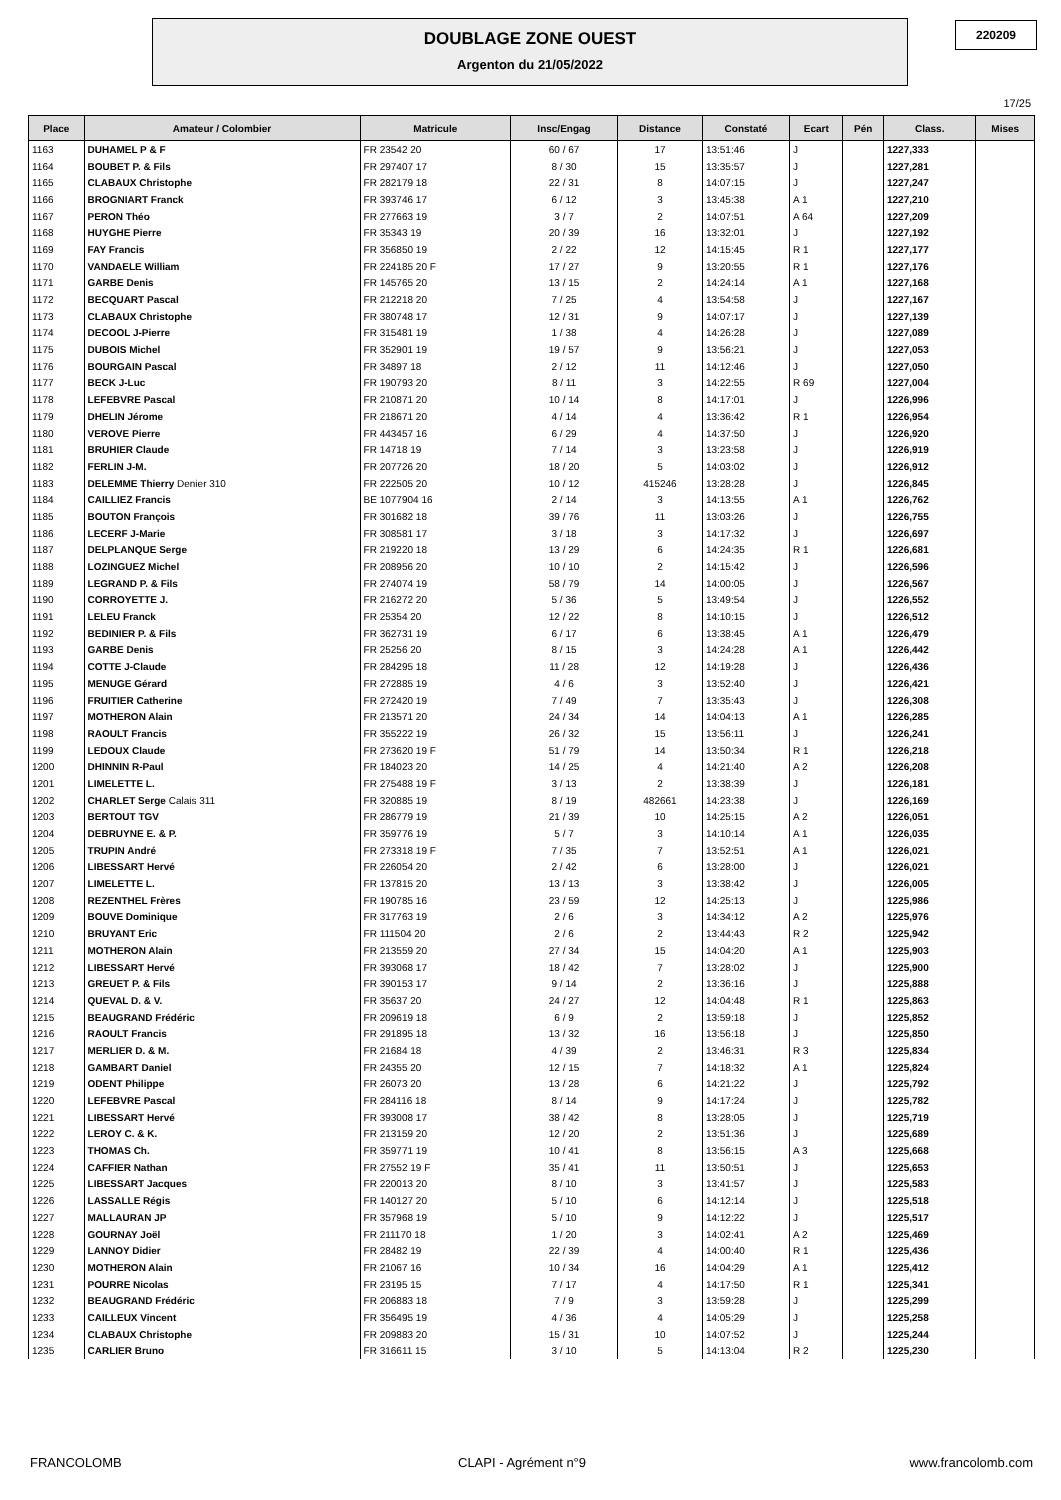DOUBLAGE ZONE OUEST
Argenton du 21/05/2022
220209
17/25
| Place | Amateur / Colombier | Matricule | Insc/Engag | Distance | Constaté | Ecart | Pén | Class. | Mises |
| --- | --- | --- | --- | --- | --- | --- | --- | --- | --- |
| 1163 | DUHAMEL P & F | FR 23542 20 | 60 / 67 | 17 | 13:51:46 | J | | 1227,333 | |
| 1164 | BOUBET P. & Fils | FR 297407 17 | 8 / 30 | 15 | 13:35:57 | J | | 1227,281 | |
| 1165 | CLABAUX Christophe | FR 282179 18 | 22 / 31 | 8 | 14:07:15 | J | | 1227,247 | |
| 1166 | BROGNIART Franck | FR 393746 17 | 6 / 12 | 3 | 13:45:38 | A 1 | | 1227,210 | |
| 1167 | PERON Théo | FR 277663 19 | 3 / 7 | 2 | 14:07:51 | A 64 | | 1227,209 | |
| 1168 | HUYGHE Pierre | FR 35343 19 | 20 / 39 | 16 | 13:32:01 | J | | 1227,192 | |
| 1169 | FAY Francis | FR 356850 19 | 2 / 22 | 12 | 14:15:45 | R 1 | | 1227,177 | |
| 1170 | VANDAELE William | FR 224185 20 F | 17 / 27 | 9 | 13:20:55 | R 1 | | 1227,176 | |
| 1171 | GARBE Denis | FR 145765 20 | 13 / 15 | 2 | 14:24:14 | A 1 | | 1227,168 | |
| 1172 | BECQUART Pascal | FR 212218 20 | 7 / 25 | 4 | 13:54:58 | J | | 1227,167 | |
| 1173 | CLABAUX Christophe | FR 380748 17 | 12 / 31 | 9 | 14:07:17 | J | | 1227,139 | |
| 1174 | DECOOL J-Pierre | FR 315481 19 | 1 / 38 | 4 | 14:26:28 | J | | 1227,089 | |
| 1175 | DUBOIS Michel | FR 352901 19 | 19 / 57 | 9 | 13:56:21 | J | | 1227,053 | |
| 1176 | BOURGAIN Pascal | FR 34897 18 | 2 / 12 | 11 | 14:12:46 | J | | 1227,050 | |
| 1177 | BECK J-Luc | FR 190793 20 | 8 / 11 | 3 | 14:22:55 | R 69 | | 1227,004 | |
| 1178 | LEFEBVRE Pascal | FR 210871 20 | 10 / 14 | 8 | 14:17:01 | J | | 1226,996 | |
| 1179 | DHELIN Jérome | FR 218671 20 | 4 / 14 | 4 | 13:36:42 | R 1 | | 1226,954 | |
| 1180 | VEROVE Pierre | FR 443457 16 | 6 / 29 | 4 | 14:37:50 | J | | 1226,920 | |
| 1181 | BRUHIER Claude | FR 14718 19 | 7 / 14 | 3 | 13:23:58 | J | | 1226,919 | |
| 1182 | FERLIN J-M. | FR 207726 20 | 18 / 20 | 5 | 14:03:02 | J | | 1226,912 | |
| 1183 | DELEMME Thierry Denier 310 | FR 222505 20 | 10 / 12 | 415246 | 13:28:28 | J | | 1226,845 | |
| 1184 | CAILLIEZ Francis | BE 1077904 16 | 2 / 14 | 3 | 14:13:55 | A 1 | | 1226,762 | |
| 1185 | BOUTON François | FR 301682 18 | 39 / 76 | 11 | 13:03:26 | J | | 1226,755 | |
| 1186 | LECERF J-Marie | FR 308581 17 | 3 / 18 | 3 | 14:17:32 | J | | 1226,697 | |
| 1187 | DELPLANQUE Serge | FR 219220 18 | 13 / 29 | 6 | 14:24:35 | R 1 | | 1226,681 | |
| 1188 | LOZINGUEZ Michel | FR 208956 20 | 10 / 10 | 2 | 14:15:42 | J | | 1226,596 | |
| 1189 | LEGRAND P. & Fils | FR 274074 19 | 58 / 79 | 14 | 14:00:05 | J | | 1226,567 | |
| 1190 | CORROYETTE J. | FR 216272 20 | 5 / 36 | 5 | 13:49:54 | J | | 1226,552 | |
| 1191 | LELEU Franck | FR 25354 20 | 12 / 22 | 8 | 14:10:15 | J | | 1226,512 | |
| 1192 | BEDINIER P. & Fils | FR 362731 19 | 6 / 17 | 6 | 13:38:45 | A 1 | | 1226,479 | |
| 1193 | GARBE Denis | FR 25256 20 | 8 / 15 | 3 | 14:24:28 | A 1 | | 1226,442 | |
| 1194 | COTTE J-Claude | FR 284295 18 | 11 / 28 | 12 | 14:19:28 | J | | 1226,436 | |
| 1195 | MENUGE Gérard | FR 272885 19 | 4 / 6 | 3 | 13:52:40 | J | | 1226,421 | |
| 1196 | FRUITIER Catherine | FR 272420 19 | 7 / 49 | 7 | 13:35:43 | J | | 1226,308 | |
| 1197 | MOTHERON Alain | FR 213571 20 | 24 / 34 | 14 | 14:04:13 | A 1 | | 1226,285 | |
| 1198 | RAOULT Francis | FR 355222 19 | 26 / 32 | 15 | 13:56:11 | J | | 1226,241 | |
| 1199 | LEDOUX Claude | FR 273620 19 F | 51 / 79 | 14 | 13:50:34 | R 1 | | 1226,218 | |
| 1200 | DHINNIN R-Paul | FR 184023 20 | 14 / 25 | 4 | 14:21:40 | A 2 | | 1226,208 | |
| 1201 | LIMELETTE L. | FR 275488 19 F | 3 / 13 | 2 | 13:38:39 | J | | 1226,181 | |
| 1202 | CHARLET Serge Calais 311 | FR 320885 19 | 8 / 19 | 482661 | 14:23:38 | J | | 1226,169 | |
| 1203 | BERTOUT TGV | FR 286779 19 | 21 / 39 | 10 | 14:25:15 | A 2 | | 1226,051 | |
| 1204 | DEBRUYNE E. & P. | FR 359776 19 | 5 / 7 | 3 | 14:10:14 | A 1 | | 1226,035 | |
| 1205 | TRUPIN André | FR 273318 19 F | 7 / 35 | 7 | 13:52:51 | A 1 | | 1226,021 | |
| 1206 | LIBESSART Hervé | FR 226054 20 | 2 / 42 | 6 | 13:28:00 | J | | 1226,021 | |
| 1207 | LIMELETTE L. | FR 137815 20 | 13 / 13 | 3 | 13:38:42 | J | | 1226,005 | |
| 1208 | REZENTHEL Frères | FR 190785 16 | 23 / 59 | 12 | 14:25:13 | J | | 1225,986 | |
| 1209 | BOUVE Dominique | FR 317763 19 | 2 / 6 | 3 | 14:34:12 | A 2 | | 1225,976 | |
| 1210 | BRUYANT Eric | FR 111504 20 | 2 / 6 | 2 | 13:44:43 | R 2 | | 1225,942 | |
| 1211 | MOTHERON Alain | FR 213559 20 | 27 / 34 | 15 | 14:04:20 | A 1 | | 1225,903 | |
| 1212 | LIBESSART Hervé | FR 393068 17 | 18 / 42 | 7 | 13:28:02 | J | | 1225,900 | |
| 1213 | GREUET P. & Fils | FR 390153 17 | 9 / 14 | 2 | 13:36:16 | J | | 1225,888 | |
| 1214 | QUEVAL D. & V. | FR 35637 20 | 24 / 27 | 12 | 14:04:48 | R 1 | | 1225,863 | |
| 1215 | BEAUGRAND Frédéric | FR 209619 18 | 6 / 9 | 2 | 13:59:18 | J | | 1225,852 | |
| 1216 | RAOULT Francis | FR 291895 18 | 13 / 32 | 16 | 13:56:18 | J | | 1225,850 | |
| 1217 | MERLIER D. & M. | FR 21684 18 | 4 / 39 | 2 | 13:46:31 | R 3 | | 1225,834 | |
| 1218 | GAMBART Daniel | FR 24355 20 | 12 / 15 | 7 | 14:18:32 | A 1 | | 1225,824 | |
| 1219 | ODENT Philippe | FR 26073 20 | 13 / 28 | 6 | 14:21:22 | J | | 1225,792 | |
| 1220 | LEFEBVRE Pascal | FR 284116 18 | 8 / 14 | 9 | 14:17:24 | J | | 1225,782 | |
| 1221 | LIBESSART Hervé | FR 393008 17 | 38 / 42 | 8 | 13:28:05 | J | | 1225,719 | |
| 1222 | LEROY C. & K. | FR 213159 20 | 12 / 20 | 2 | 13:51:36 | J | | 1225,689 | |
| 1223 | THOMAS Ch. | FR 359771 19 | 10 / 41 | 8 | 13:56:15 | A 3 | | 1225,668 | |
| 1224 | CAFFIER Nathan | FR 27552 19 F | 35 / 41 | 11 | 13:50:51 | J | | 1225,653 | |
| 1225 | LIBESSART Jacques | FR 220013 20 | 8 / 10 | 3 | 13:41:57 | J | | 1225,583 | |
| 1226 | LASSALLE Régis | FR 140127 20 | 5 / 10 | 6 | 14:12:14 | J | | 1225,518 | |
| 1227 | MALLAURAN JP | FR 357968 19 | 5 / 10 | 9 | 14:12:22 | J | | 1225,517 | |
| 1228 | GOURNAY Joël | FR 211170 18 | 1 / 20 | 3 | 14:02:41 | A 2 | | 1225,469 | |
| 1229 | LANNOY Didier | FR 28482 19 | 22 / 39 | 4 | 14:00:40 | R 1 | | 1225,436 | |
| 1230 | MOTHERON Alain | FR 21067 16 | 10 / 34 | 16 | 14:04:29 | A 1 | | 1225,412 | |
| 1231 | POURRE Nicolas | FR 23195 15 | 7 / 17 | 4 | 14:17:50 | R 1 | | 1225,341 | |
| 1232 | BEAUGRAND Frédéric | FR 206883 18 | 7 / 9 | 3 | 13:59:28 | J | | 1225,299 | |
| 1233 | CAILLEUX Vincent | FR 356495 19 | 4 / 36 | 4 | 14:05:29 | J | | 1225,258 | |
| 1234 | CLABAUX Christophe | FR 209883 20 | 15 / 31 | 10 | 14:07:52 | J | | 1225,244 | |
| 1235 | CARLIER Bruno | FR 316611 15 | 3 / 10 | 5 | 14:13:04 | R 2 | | 1225,230 | |
FRANCOLOMB CLAPI - Agrément n°9 www.francolomb.com